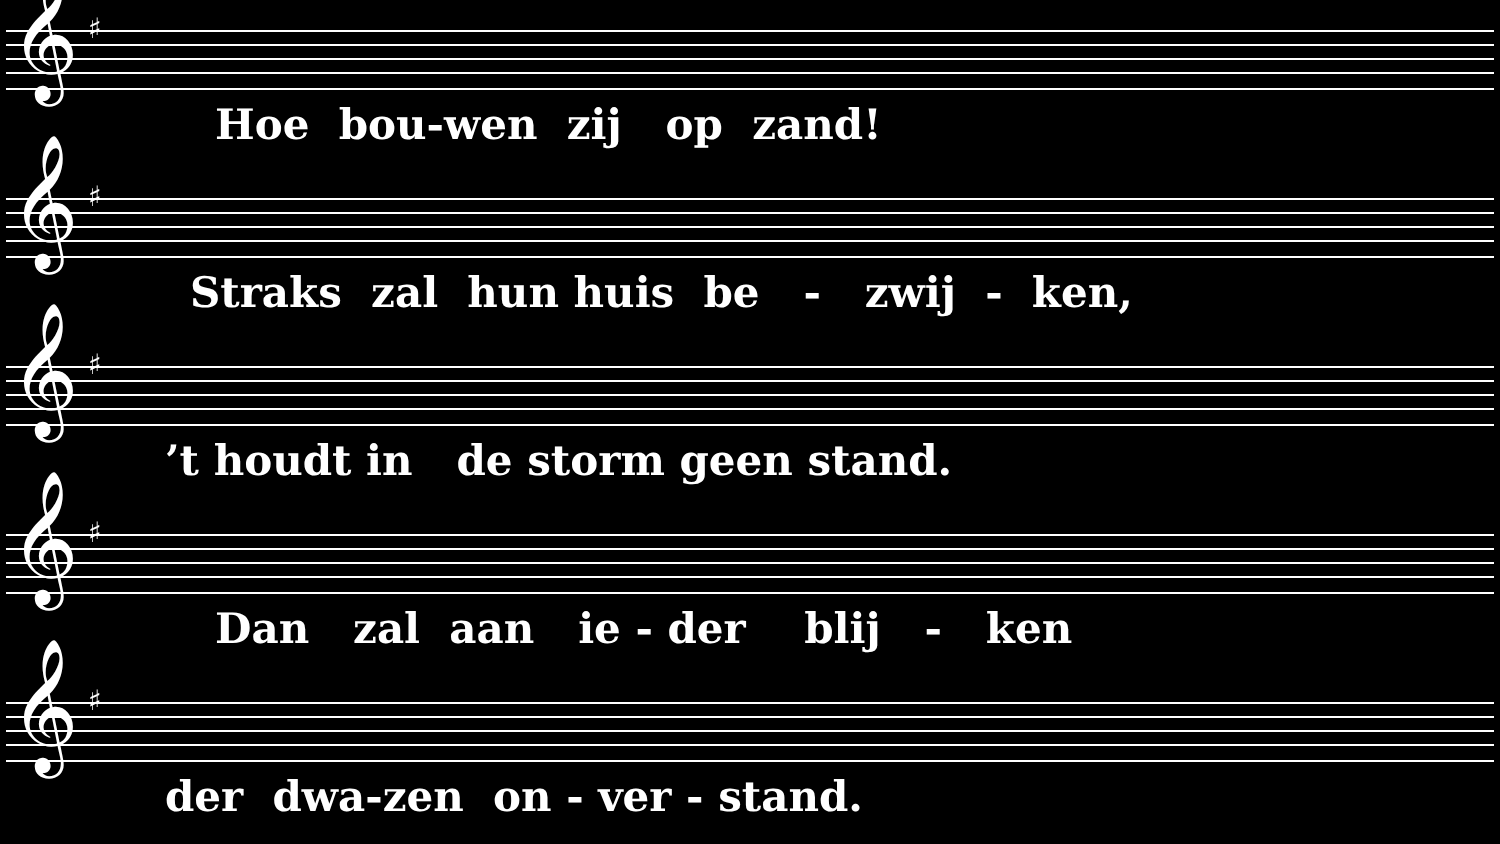𝄞 ♯
Hoe bou-wen zij op zand!
𝄞 ♯
Straks zal hun huis be - zwij - ken,
𝄞 ♯
’t houdt in de storm geen stand.
𝄞 ♯
Dan zal aan ie - der blij - ken
𝄞 ♯
der dwa-zen on - ver - stand.